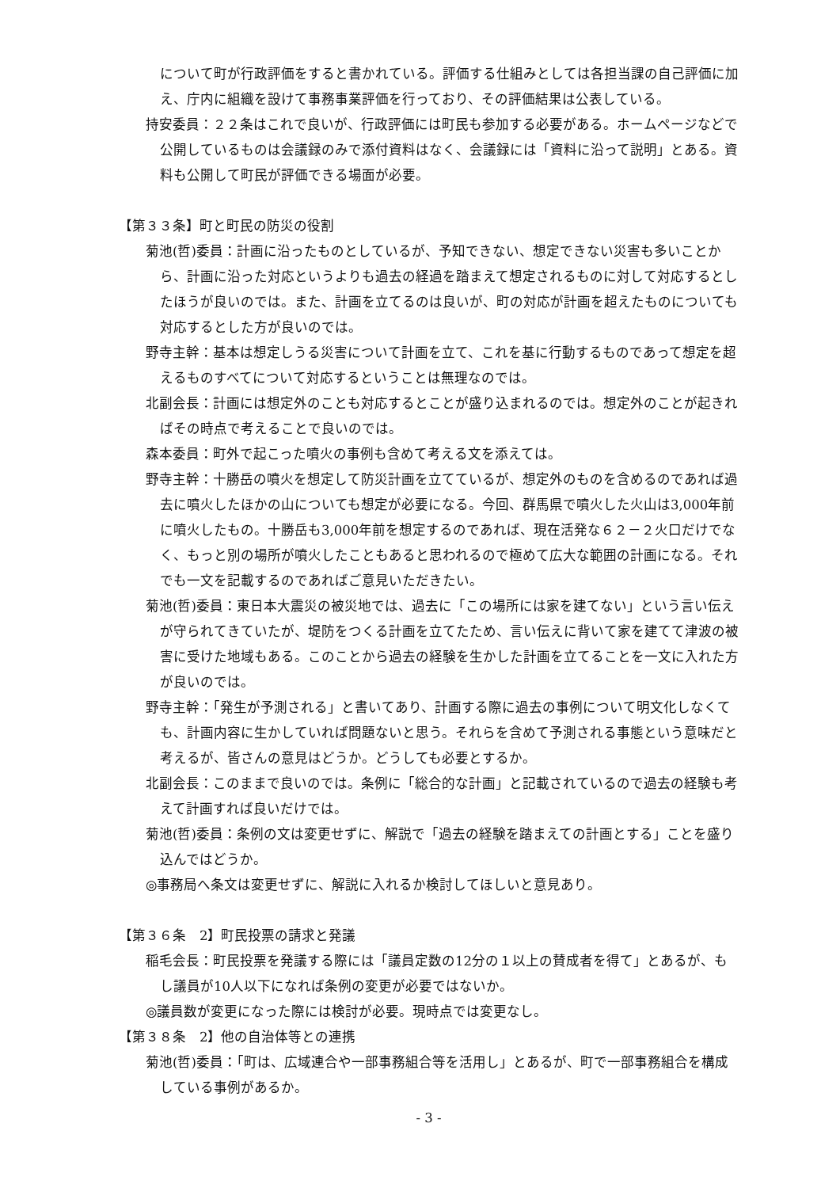について町が行政評価をすると書かれている。評価する仕組みとしては各担当課の自己評価に加え、庁内に組織を設けて事務事業評価を行っており、その評価結果は公表している。
持安委員：２２条はこれで良いが、行政評価には町民も参加する必要がある。ホームページなどで公開しているものは会議録のみで添付資料はなく、会議録には「資料に沿って説明」とある。資料も公開して町民が評価できる場面が必要。
【第３３条】町と町民の防災の役割
菊池(哲)委員：計画に沿ったものとしているが、予知できない、想定できない災害も多いことから、計画に沿った対応というよりも過去の経過を踏まえて想定されるものに対して対応するとしたほうが良いのでは。また、計画を立てるのは良いが、町の対応が計画を超えたものについても対応するとした方が良いのでは。
野寺主幹：基本は想定しうる災害について計画を立て、これを基に行動するものであって想定を超えるものすべてについて対応するということは無理なのでは。
北副会長：計画には想定外のことも対応するとことが盛り込まれるのでは。想定外のことが起きればその時点で考えることで良いのでは。
森本委員：町外で起こった噴火の事例も含めて考える文を添えては。
野寺主幹：十勝岳の噴火を想定して防災計画を立てているが、想定外のものを含めるのであれば過去に噴火したほかの山についても想定が必要になる。今回、群馬県で噴火した火山は3,000年前に噴火したもの。十勝岳も3,000年前を想定するのであれば、現在活発な６２－２火口だけでなく、もっと別の場所が噴火したこともあると思われるので極めて広大な範囲の計画になる。それでも一文を記載するのであればご意見いただきたい。
菊池(哲)委員：東日本大震災の被災地では、過去に「この場所には家を建てない」という言い伝えが守られてきていたが、堤防をつくる計画を立てたため、言い伝えに背いて家を建てて津波の被害に受けた地域もある。このことから過去の経験を生かした計画を立てることを一文に入れた方が良いのでは。
野寺主幹：「発生が予測される」と書いてあり、計画する際に過去の事例について明文化しなくても、計画内容に生かしていれば問題ないと思う。それらを含めて予測される事態という意味だと考えるが、皆さんの意見はどうか。どうしても必要とするか。
北副会長：このままで良いのでは。条例に「総合的な計画」と記載されているので過去の経験も考えて計画すれば良いだけでは。
菊池(哲)委員：条例の文は変更せずに、解説で「過去の経験を踏まえての計画とする」ことを盛り込んではどうか。
◎事務局へ条文は変更せずに、解説に入れるか検討してほしいと意見あり。
【第３６条　2】町民投票の請求と発議
稲毛会長：町民投票を発議する際には「議員定数の12分の１以上の賛成者を得て」とあるが、もし議員が10人以下になれば条例の変更が必要ではないか。
◎議員数が変更になった際には検討が必要。現時点では変更なし。
【第３８条　2】他の自治体等との連携
菊池(哲)委員：「町は、広域連合や一部事務組合等を活用し」とあるが、町で一部事務組合を構成している事例があるか。
- 3 -